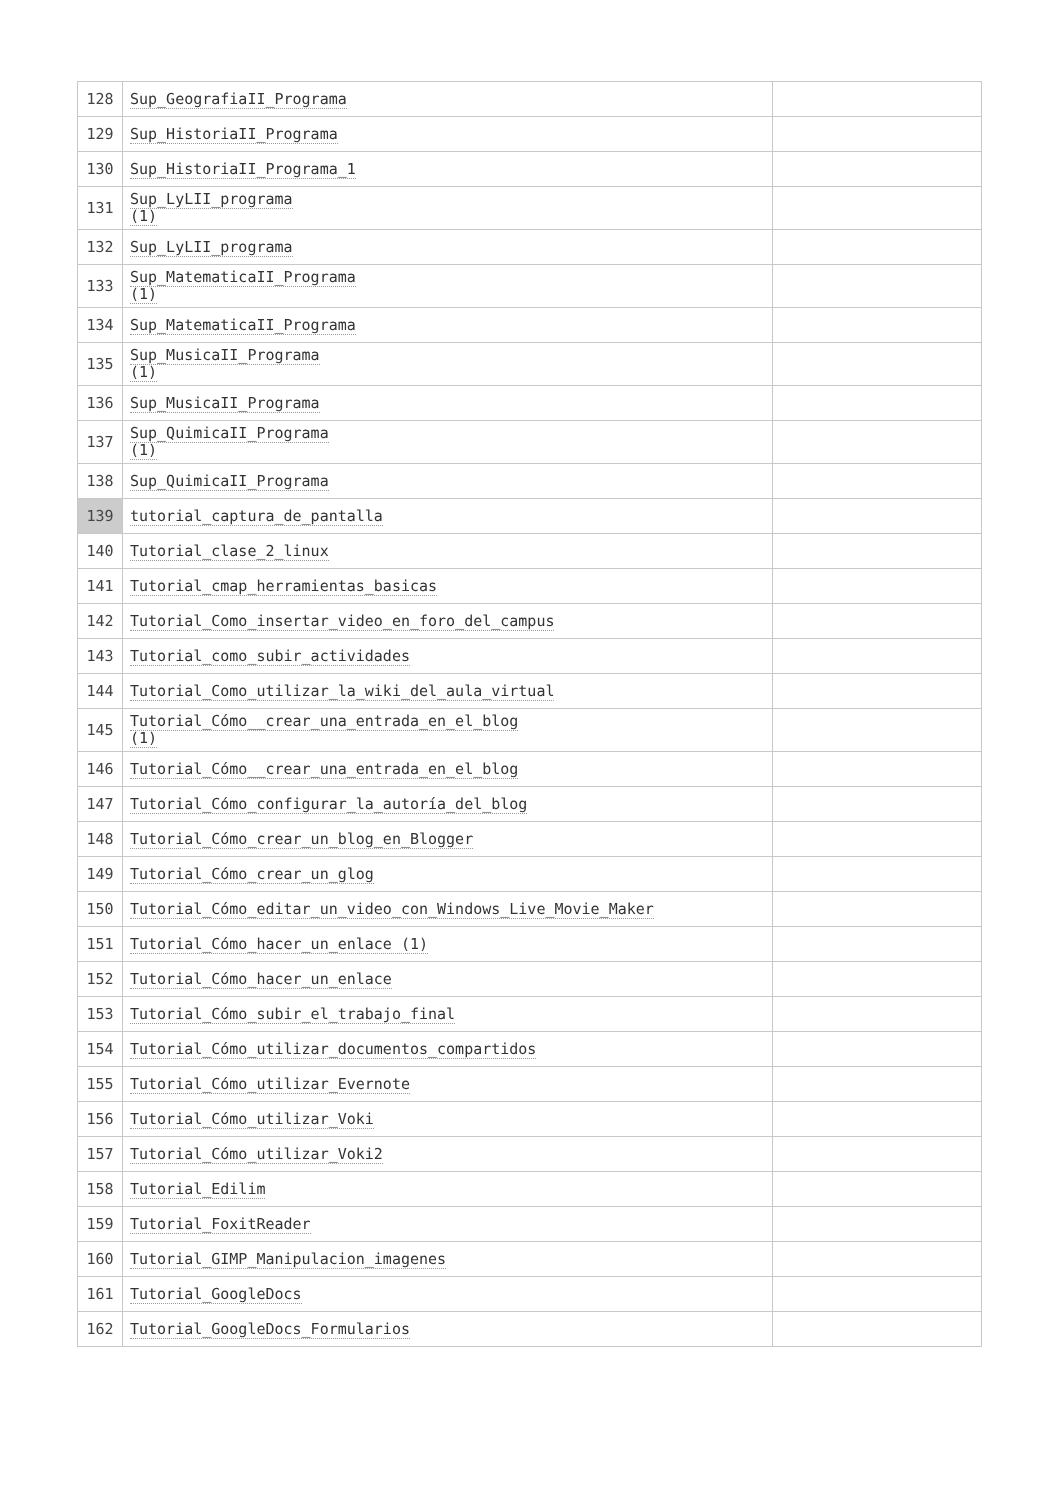| 128 | Sup_GeografiaII_Programa | |
| 129 | Sup_HistoriaII_Programa | |
| 130 | Sup_HistoriaII_Programa_1 | |
| 131 | Sup_LyLII_programa (1) | |
| 132 | Sup_LyLII_programa | |
| 133 | Sup_MatematicaII_Programa (1) | |
| 134 | Sup_MatematicaII_Programa | |
| 135 | Sup_MusicaII_Programa (1) | |
| 136 | Sup_MusicaII_Programa | |
| 137 | Sup_QuimicaII_Programa (1) | |
| 138 | Sup_QuimicaII_Programa | |
| 139 | tutorial_captura_de_pantalla | |
| 140 | Tutorial_clase_2_linux | |
| 141 | Tutorial_cmap_herramientas_basicas | |
| 142 | Tutorial_Como_insertar_video_en_foro_del_campus | |
| 143 | Tutorial_como_subir_actividades | |
| 144 | Tutorial_Como_utilizar_la_wiki_del_aula_virtual | |
| 145 | Tutorial_Cómo__crear_una_entrada_en_el_blog (1) | |
| 146 | Tutorial_Cómo__crear_una_entrada_en_el_blog | |
| 147 | Tutorial_Cómo_configurar_la_autoría_del_blog | |
| 148 | Tutorial_Cómo_crear_un_blog_en_Blogger | |
| 149 | Tutorial_Cómo_crear_un_glog | |
| 150 | Tutorial_Cómo_editar_un_video_con_Windows_Live_Movie_Maker | |
| 151 | Tutorial_Cómo_hacer_un_enlace (1) | |
| 152 | Tutorial_Cómo_hacer_un_enlace | |
| 153 | Tutorial_Cómo_subir_el_trabajo_final | |
| 154 | Tutorial_Cómo_utilizar_documentos_compartidos | |
| 155 | Tutorial_Cómo_utilizar_Evernote | |
| 156 | Tutorial_Cómo_utilizar_Voki | |
| 157 | Tutorial_Cómo_utilizar_Voki2 | |
| 158 | Tutorial_Edilim | |
| 159 | Tutorial_FoxitReader | |
| 160 | Tutorial_GIMP_Manipulacion_imagenes | |
| 161 | Tutorial_GoogleDocs | |
| 162 | Tutorial_GoogleDocs_Formularios | |